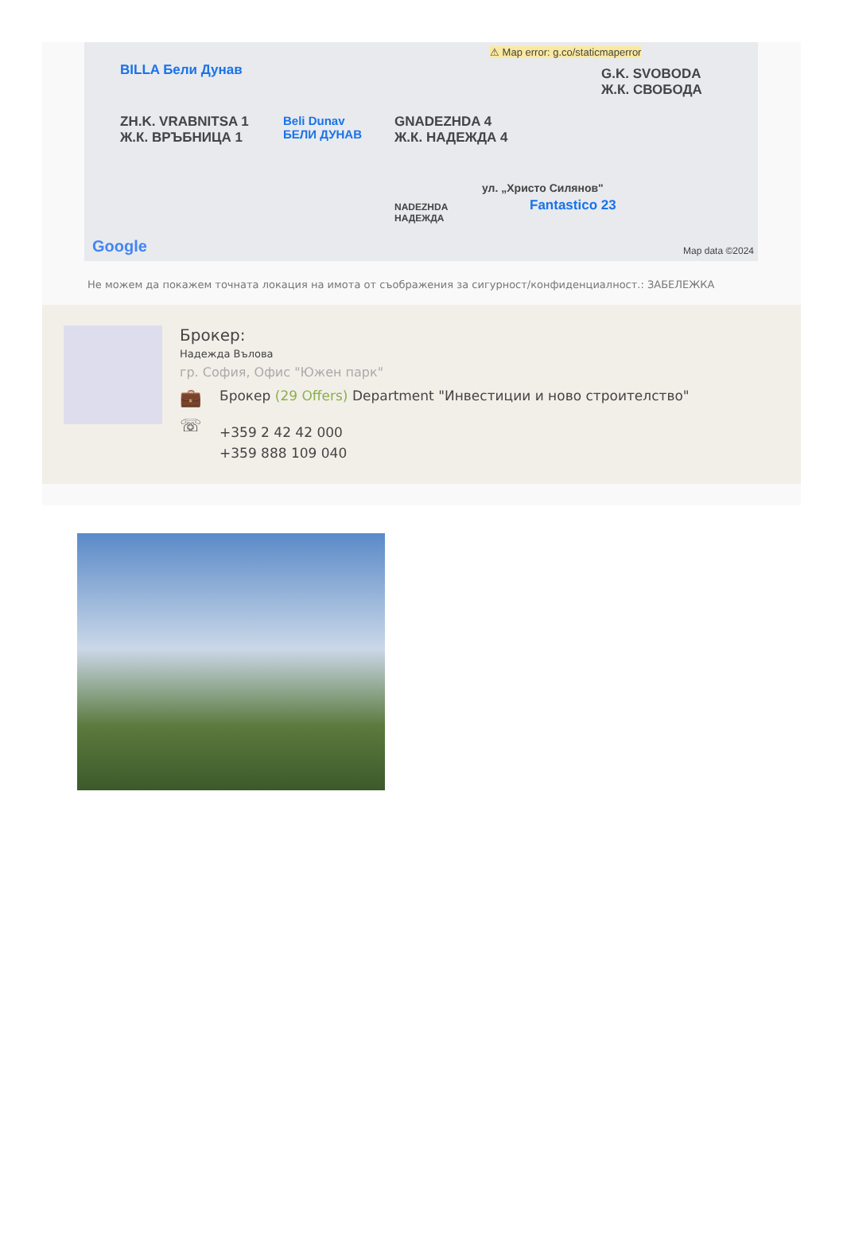BILLA Бели Дунав
ZH.K. VRABNITSA 1
Ж.К. ВРЪБНИЦА 1
Beli Dunav
БЕЛИ ДУНАВ
GNADEZHDA 4
Ж.К. НАДЕЖДА 4
⚠ Map error: g.co/staticmaperror
G.K. SVOBODA
Ж.К. СВОБОДА
ул. „Христо Силянов"
NADEZHDA
НАДЕЖДА
Fantastico 23
Google Map data ©2024
Не можем да покажем точната локация на имота от съображения за сигурност/конфиденциалност.: ЗАБЕЛЕЖКА
Брокер:
Надежда Вълова
гр. София, Офис "Южен парк"
💼
Брокер (29 Offers) Department "Инвестиции и ново строителство"
☏
+359 2 42 42 000
+359 888 109 040